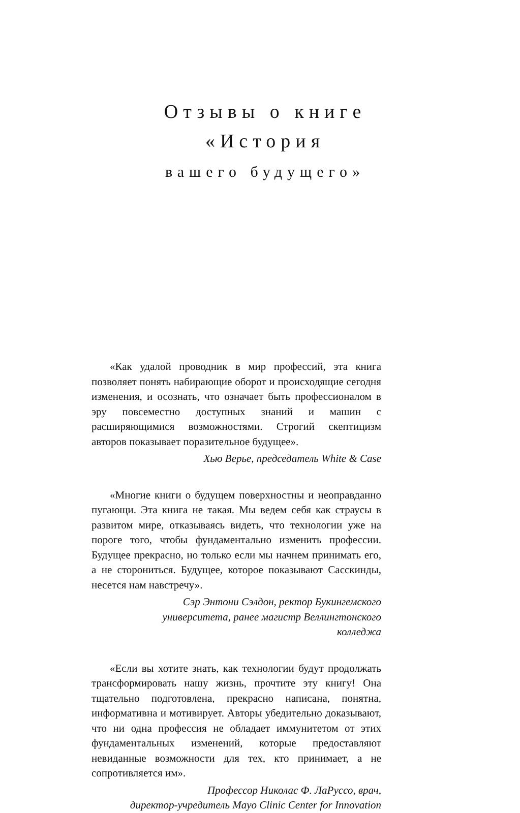Отзывы о книге
«История
вашего будущего»
«Как удалой проводник в мир профессий, эта книга позволяет понять набирающие оборот и происходящие сегодня изменения, и осознать, что означает быть профессионалом в эру повсеместно доступных знаний и машин с расширяющимися возможностями. Строгий скептицизм авторов показывает поразительное будущее».
Хью Верье, председатель White & Case
«Многие книги о будущем поверхностны и неоправданно пугающи. Эта книга не такая. Мы ведем себя как страусы в развитом мире, отказываясь видеть, что технологии уже на пороге того, чтобы фундаментально изменить профессии. Будущее прекрасно, но только если мы начнем принимать его, а не сторониться. Будущее, которое показывают Сасскинды, несется нам навстречу».
Сэр Энтони Сэлдон, ректор Букингемского
университета, ранее магистр Веллингтонского
колледжа
«Если вы хотите знать, как технологии будут продолжать трансформировать нашу жизнь, прочтите эту книгу! Она тщательно подготовлена, прекрасно написана, понятна, информативна и мотивирует. Авторы убедительно доказывают, что ни одна профессия не обладает иммунитетом от этих фундаментальных изменений, которые предоставляют невиданные возможности для тех, кто принимает, а не сопротивляется им».
Профессор Николас Ф. ЛаРуссо, врач,
директор-учредитель Mayo Clinic Center for Innovation